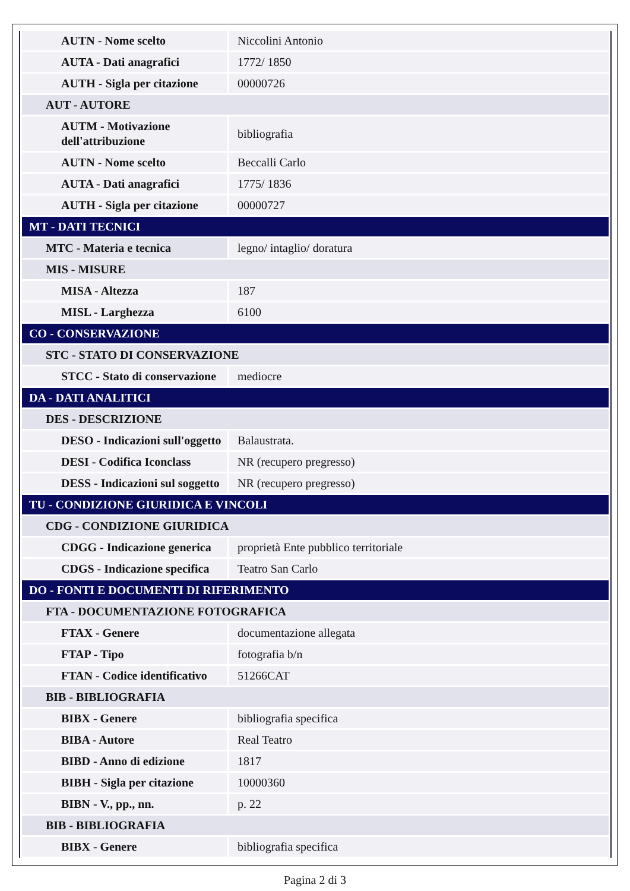| AUTN - Nome scelto | Niccolini Antonio |
| AUTA - Dati anagrafici | 1772/ 1850 |
| AUTH - Sigla per citazione | 00000726 |
| AUT - AUTORE | |
| AUTM - Motivazione dell'attribuzione | bibliografia |
| AUTN - Nome scelto | Beccalli Carlo |
| AUTA - Dati anagrafici | 1775/ 1836 |
| AUTH - Sigla per citazione | 00000727 |
| MT - DATI TECNICI | |
| MTC - Materia e tecnica | legno/ intaglio/ doratura |
| MIS - MISURE | |
| MISA - Altezza | 187 |
| MISL - Larghezza | 6100 |
| CO - CONSERVAZIONE | |
| STC - STATO DI CONSERVAZIONE | |
| STCC - Stato di conservazione | mediocre |
| DA - DATI ANALITICI | |
| DES - DESCRIZIONE | |
| DESO - Indicazioni sull'oggetto | Balaustrata. |
| DESI - Codifica Iconclass | NR (recupero pregresso) |
| DESS - Indicazioni sul soggetto | NR (recupero pregresso) |
| TU - CONDIZIONE GIURIDICA E VINCOLI | |
| CDG - CONDIZIONE GIURIDICA | |
| CDGG - Indicazione generica | proprietà Ente pubblico territoriale |
| CDGS - Indicazione specifica | Teatro San Carlo |
| DO - FONTI E DOCUMENTI DI RIFERIMENTO | |
| FTA - DOCUMENTAZIONE FOTOGRAFICA | |
| FTAX - Genere | documentazione allegata |
| FTAP - Tipo | fotografia b/n |
| FTAN - Codice identificativo | 51266CAT |
| BIB - BIBLIOGRAFIA | |
| BIBX - Genere | bibliografia specifica |
| BIBA - Autore | Real Teatro |
| BIBD - Anno di edizione | 1817 |
| BIBH - Sigla per citazione | 10000360 |
| BIBN - V., pp., nn. | p. 22 |
| BIB - BIBLIOGRAFIA | |
| BIBX - Genere | bibliografia specifica |
Pagina 2 di 3